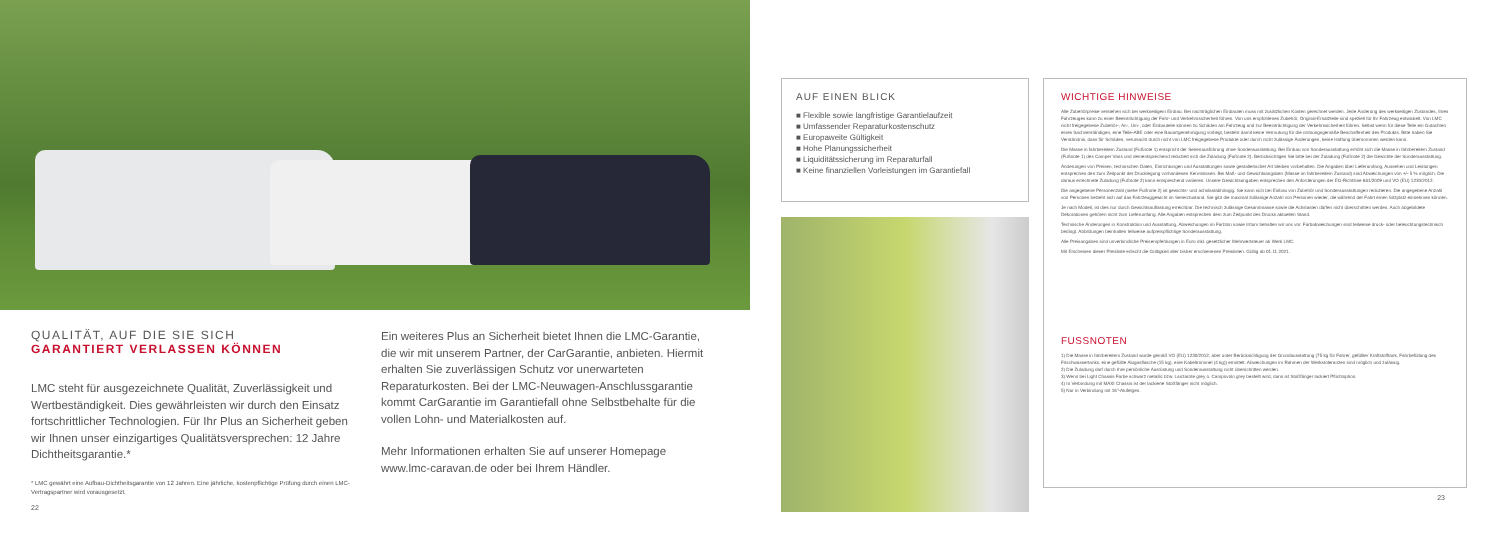QUALITÄT, AUF DIE SIE SICH
GARANTIERT VERLASSEN KÖNNEN
LMC steht für ausgezeichnete Qualität, Zuverlässigkeit und Wertbeständigkeit. Dies gewährleisten wir durch den Einsatz fortschrittlicher Technologien. Für Ihr Plus an Sicherheit geben wir Ihnen unser einzigartiges Qualitätsversprechen: 12 Jahre Dichtheitsgarantie.*
* LMC gewährt eine Aufbau-Dichtheitsgarantie von 12 Jahren. Eine jährliche, kostenpflichtige Prüfung durch einen LMC-Vertragspartner wird vorausgesetzt.
22
Ein weiteres Plus an Sicherheit bietet Ihnen die LMC-Garantie, die wir mit unserem Partner, der CarGarantie, anbieten. Hiermit erhalten Sie zuverlässigen Schutz vor unerwarteten Reparaturkosten. Bei der LMC-Neuwagen-Anschlussgarantie kommt CarGarantie im Garantiefall ohne Selbstbehalte für die vollen Lohn- und Materialkosten auf.
Mehr Informationen erhalten Sie auf unserer Homepage www.lmc-caravan.de oder bei Ihrem Händler.
AUF EINEN BLICK
■ Flexible sowie langfristige Garantielaufzeit
■ Umfassender Reparaturkostenschutz
■ Europaweite Gültigkeit
■ Hohe Planungssicherheit
■ Liquiditätssicherung im Reparaturfall
■ Keine finanziellen Vorleistungen im Garantiefall
WICHTIGE HINWEISE
Alle Zubehörpreise verstehen sich bei werkseitigem Einbau. Bei nachträglichen Einbauten muss mit zusätzlichen Kosten gerechnet werden. Jede Änderung des werkseitigen Zustandes, Ihres Fahrzeuges kann zu einer Beeinträchtigung der Fahr- und Verkehrssicherheit führen. Von uns empfohlenes Zubehör, Original-Ersatzteile sind speziell für Ihr Fahrzeug entwickelt. Von LMC nicht freigegebene Zubehör-, An-, Um-, oder Einbauteile können zu Schäden am Fahrzeug und zur Beeinträchtigung der Verkehrssicherheit führen. Selbst wenn für diese Teile ein Gutachten eines Sachverständigen, eine Teile-ABE oder eine Bauartgenehmigung vorliegt, besteht damit keine Vermutung für die ordnungsgemäße Beschaffenheit des Produkts. Bitte haben Sie Verständnis, dass für Schäden, verursacht durch nicht von LMC freigegebene Produkte oder durch nicht zulässige Änderungen, keine Haftung übernommen werden kann.
Die Masse in fahrbereitem Zustand (Fußnote 1) entspricht der Serienausführung ohne Sonderausstattung. Bei Einbau von Sonderausstattung erhöht sich die Masse in fahrbereitem Zustand (Fußnote 1) des Camper Vans und dementsprechend reduziert sich die Zuladung (Fußnote 2). Berücksichtigen Sie bitte bei der Zuladung (Fußnote 2) die Gewichte der Sonderausstattung.
Änderungen von Preisen, technischen Daten, Einrichtungen und Ausstattungen sowie gestalterischer Art bleiben vorbehalten. Die Angaben über Lieferumfang, Aussehen und Leistungen entsprechen den zum Zeitpunkt der Drucklegung vorhandenen Kenntnissen. Bei Maß- und Gewichtsangaben (Masse im fahrbereitem Zustand) sind Abweichungen von +/- 5 % möglich. Die daraus errechnete Zuladung (Fußnote 2) kann entsprechend variieren. Unsere Gewichtsangaben entsprechen den Anforderungen der EG-Richtlinie 661/2009 und VO (EU) 1230/2012.
Die angegebene Personenzahl (siehe Fußnote 2) ist gewichts- und achslastabhängig. Sie kann sich bei Einbau von Zubehör und Sonderausstattungen reduzieren. Die angegebene Anzahl von Personen bezieht sich auf das Fahrzeuggewicht im Serienzustand. Sie gibt die maximal zulässige Anzahl von Personen wieder, die während der Fahrt einen Sitzplatz einnehmen können.
Je nach Modell, ist dies nur durch Gewichtsauflastung erreichbar. Die technisch zulässige Gesamtmasse sowie die Achslasten dürfen nicht überschritten werden. Auch abgebildete Dekorationen gehören nicht zum Lieferumfang. Alle Angaben entsprechen dem zum Zeitpunkt des Drucks aktuellen Stand.
Technische Änderungen in Konstruktion und Ausstattung, Abweichungen im Farbton sowie Irrtum behalten wir uns vor. Farbabweichungen sind teilweise druck- oder beleuchtungstechnisch bedingt. Abbildungen beinhalten teilweise aufpreispflichtige Sonderausstattung.
Alle Preisangaben sind unverbindliche Preisempfehlungen in Euro inkl. gesetzlicher Mehrwertsteuer ab Werk LMC.
Mit Erscheinen dieser Preisliste erlischt die Gültigkeit aller bisher erschienenen Preislisten. Gültig ab 01.11.2021.
FUSSNOTEN
1) Die Masse in fahrbereitem Zustand wurde gemäß VO (EU) 1230/2012, aber unter Berücksichtigung der Grundausstattung (75 kg für Fahrer, gefüllter Kraftstofftank, Fahrbefüllung des Frischwassertanks, eine gefüllte Alugasflasche (15 kg), eine Kabeltrommel (4 kg)) ermittelt. Abweichungen im Rahmen der Werkstoleranzen sind möglich und zulässig.
2) Die Zuladung darf durch Ihre persönliche Ausrüstung und Sonderausstattung nicht überschritten werden.
3) Wenn bei Light Chassis Farbe schwarz metallic bzw. Lanzarote grey o. Campovolo grey bestellt wird, dann ist Stoßfänger lackiert Pflichtoption.
4) In Verbindung mit MAXI Chassis ist der lackierte Stoßfänger nicht möglich.
5) Nur in Verbindung mit 16"-Alufelgen.
23